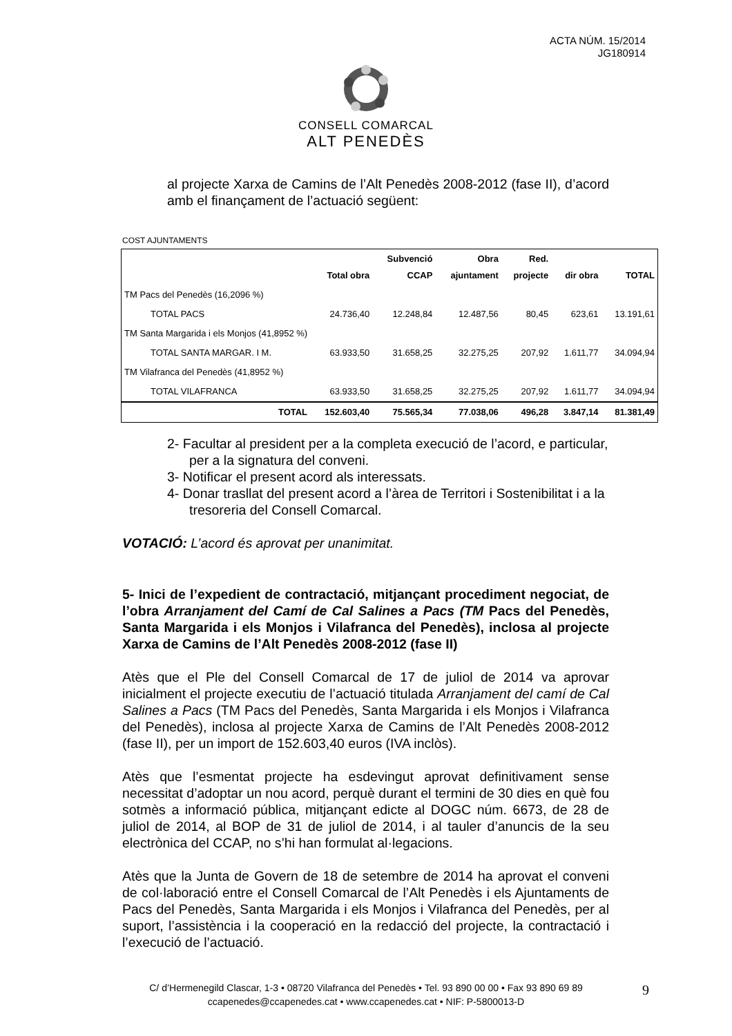ACTA NÚM. 15/2014
JG180914
CONSELL COMARCAL
ALT PENEDÈS
al projecte Xarxa de Camins de l’Alt Penedès 2008-2012 (fase II), d’acord amb el finançament de l’actuació següent:
COST AJUNTAMENTS
| | Total obra | Subvenció CCAP | Obra ajuntament | Red. projecte | dir obra | TOTAL |
| --- | --- | --- | --- | --- | --- | --- |
| TM Pacs del Penedès (16,2096 %) | | | | | | |
| TOTAL PACS | 24.736,40 | 12.248,84 | 12.487,56 | 80,45 | 623,61 | 13.191,61 |
| TM Santa Margarida i els Monjos (41,8952 %) | | | | | | |
| TOTAL SANTA MARGAR. I M. | 63.933,50 | 31.658,25 | 32.275,25 | 207,92 | 1.611,77 | 34.094,94 |
| TM Vilafranca del Penedès (41,8952 %) | | | | | | |
| TOTAL VILAFRANCA | 63.933,50 | 31.658,25 | 32.275,25 | 207,92 | 1.611,77 | 34.094,94 |
| TOTAL | 152.603,40 | 75.565,34 | 77.038,06 | 496,28 | 3.847,14 | 81.381,49 |
2- Facultar al president per a la completa execució de l’acord, e particular, per a la signatura del conveni.
3- Notificar el present acord als interessats.
4- Donar trasllat del present acord a l’àrea de Territori i Sostenibilitat i a la tresoreria del Consell Comarcal.
VOTACIÓ: L’acord és aprovat per unanimitat.
5- Inici de l’expedient de contractació, mitjançant procediment negociat, de l’obra Arranjament del Camí de Cal Salines a Pacs (TM Pacs del Penedès, Santa Margarida i els Monjos i Vilafranca del Penedès), inclosa al projecte Xarxa de Camins de l’Alt Penedès 2008-2012 (fase II)
Atès que el Ple del Consell Comarcal de 17 de juliol de 2014 va aprovar inicialment el projecte executiu de l’actuació titulada Arranjament del camí de Cal Salines a Pacs (TM Pacs del Penedès, Santa Margarida i els Monjos i Vilafranca del Penedès), inclosa al projecte Xarxa de Camins de l’Alt Penedès 2008-2012 (fase II), per un import de 152.603,40 euros (IVA inclòs).
Atès que l’esmentat projecte ha esdevingut aprovat definitivament sense necessitat d’adoptar un nou acord, perquè durant el termini de 30 dies en què fou sotmès a informació pública, mitjançant edicte al DOGC núm. 6673, de 28 de juliol de 2014, al BOP de 31 de juliol de 2014, i al tauler d’anuncis de la seu electrònica del CCAP, no s’hi han formulat al·legacions.
Atès que la Junta de Govern de 18 de setembre de 2014 ha aprovat el conveni de col·laboració entre el Consell Comarcal de l’Alt Penedès i els Ajuntaments de Pacs del Penedès, Santa Margarida i els Monjos i Vilafranca del Penedès, per al suport, l’assistència i la cooperació en la redacció del projecte, la contractació i l’execució de l’actuació.
C/ d’Hermenegild Clascar, 1-3 • 08720 Vilafranca del Penedès • Tel. 93 890 00 00 • Fax 93 890 69 89
ccapenedes@ccapenedes.cat • www.ccapenedes.cat • NIF: P-5800013-D
9